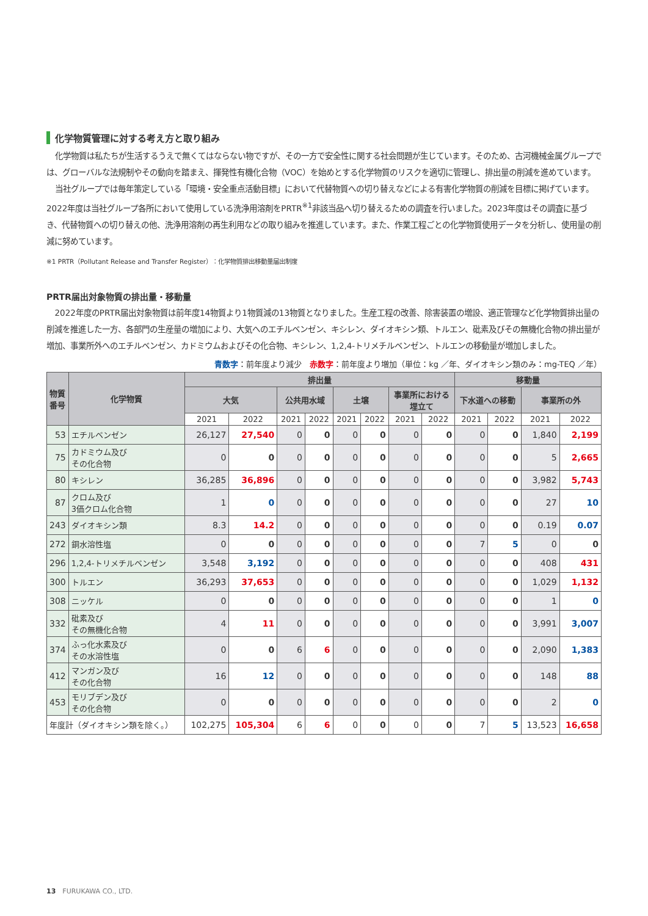化学物質管理に対する考え方と取り組み
化学物質は私たちが生活するうえで無くてはならない物ですが、その一方で安全性に関する社会問題が生じています。そのため、古河機械金属グループでは、グローバルな法規制やその動向を踏まえ、揮発性有機化合物（VOC）を始めとする化学物質のリスクを適切に管理し、排出量の削減を進めています。
当社グループでは毎年策定している「環境・安全重点活動目標」において代替物質への切り替えなどによる有害化学物質の削減を目標に掲げています。2022年度は当社グループ各所において使用している洗浄用溶剤をPRTR<sup>※1</sup>非該当品へ切り替えるための調査を行いました。2023年度はその調査に基づき、代替物質への切り替えの他、洗浄用溶剤の再生利用などの取り組みを推進しています。また、作業工程ごとの化学物質使用データを分析し、使用量の削減に努めています。
※1 PRTR（Pollutant Release and Transfer Register）：化学物質排出移動量届出制度
PRTR届出対象物質の排出量・移動量
2022年度のPRTR届出対象物質は前年度14物質より1物質減の13物質となりました。生産工程の改善、除害装置の増設、適正管理など化学物質排出量の削減を推進した一方、各部門の生産量の増加により、大気へのエチルベンゼン、キシレン、ダイオキシン類、トルエン、砒素及びその無機化合物の排出量が増加、事業所外へのエチルベンゼン、カドミウムおよびその化合物、キシレン、1,2,4-トリメチルベンゼン、トルエンの移動量が増加しました。
青数字：前年度より減少　赤数字：前年度より増加（単位：kg ／年、ダイオキシン類のみ：mg-TEQ ／年）
| 物質番号 | 化学物質 | 排出量 | | | | | | | | 移動量 | | | |
| --- | --- | --- | --- | --- | --- | --- | --- | --- | --- | --- | --- | --- | --- |
| | | 大気 | | 公共用水域 | | 土壌 | | 事業所における 埋立て | | 下水道への移動 | | 事業所の外 | |
| | | 2021 | 2022 | 2021 | 2022 | 2021 | 2022 | 2021 | 2022 | 2021 | 2022 | 2021 | 2022 |
| 53 | エチルベンゼン | 26,127 | 27,540 | 0 | 0 | 0 | 0 | 0 | 0 | 0 | 0 | 1,840 | 2,199 |
| 75 | カドミウム及び その化合物 | 0 | 0 | 0 | 0 | 0 | 0 | 0 | 0 | 0 | 0 | 5 | 2,665 |
| 80 | キシレン | 36,285 | 36,896 | 0 | 0 | 0 | 0 | 0 | 0 | 0 | 0 | 3,982 | 5,743 |
| 87 | クロム及び 3価クロム化合物 | 1 | 0 | 0 | 0 | 0 | 0 | 0 | 0 | 0 | 0 | 27 | 10 |
| 243 | ダイオキシン類 | 8.3 | 14.2 | 0 | 0 | 0 | 0 | 0 | 0 | 0 | 0 | 0.19 | 0.07 |
| 272 | 銅水溶性塩 | 0 | 0 | 0 | 0 | 0 | 0 | 0 | 0 | 7 | 5 | 0 | 0 |
| 296 | 1,2,4-トリメチルベンゼン | 3,548 | 3,192 | 0 | 0 | 0 | 0 | 0 | 0 | 0 | 0 | 408 | 431 |
| 300 | トルエン | 36,293 | 37,653 | 0 | 0 | 0 | 0 | 0 | 0 | 0 | 0 | 1,029 | 1,132 |
| 308 | ニッケル | 0 | 0 | 0 | 0 | 0 | 0 | 0 | 0 | 0 | 0 | 1 | 0 |
| 332 | 砒素及び その無機化合物 | 4 | 11 | 0 | 0 | 0 | 0 | 0 | 0 | 0 | 0 | 3,991 | 3,007 |
| 374 | ふっ化水素及び その水溶性塩 | 0 | 0 | 6 | 6 | 0 | 0 | 0 | 0 | 0 | 0 | 2,090 | 1,383 |
| 412 | マンガン及び その化合物 | 16 | 12 | 0 | 0 | 0 | 0 | 0 | 0 | 0 | 0 | 148 | 88 |
| 453 | モリブデン及び その化合物 | 0 | 0 | 0 | 0 | 0 | 0 | 0 | 0 | 0 | 0 | 2 | 0 |
| 年度計（ダイオキシン類を除く。） | | 102,275 | 105,304 | 6 | 6 | 0 | 0 | 0 | 0 | 7 | 5 | 13,523 | 16,658 |
13　FURUKAWA CO., LTD.